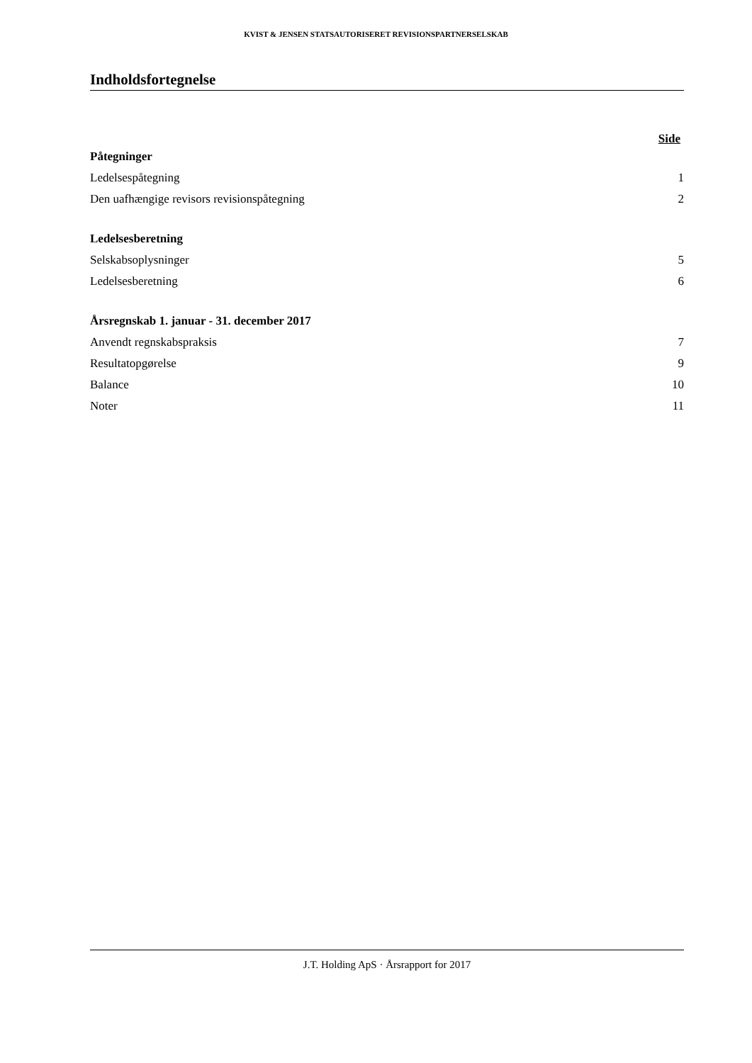KVIST & JENSEN STATSAUTORISERET REVISIONSPARTNERSELSKAB
Indholdsfortegnelse
Side
Påtegninger
Ledelsespåtegning 1
Den uafhængige revisors revisionspåtegning 2
Ledelsesberetning
Selskabsoplysninger 5
Ledelsesberetning 6
Årsregnskab 1. januar - 31. december 2017
Anvendt regnskabspraksis 7
Resultatopgørelse 9
Balance 10
Noter 11
J.T. Holding ApS · Årsrapport for 2017